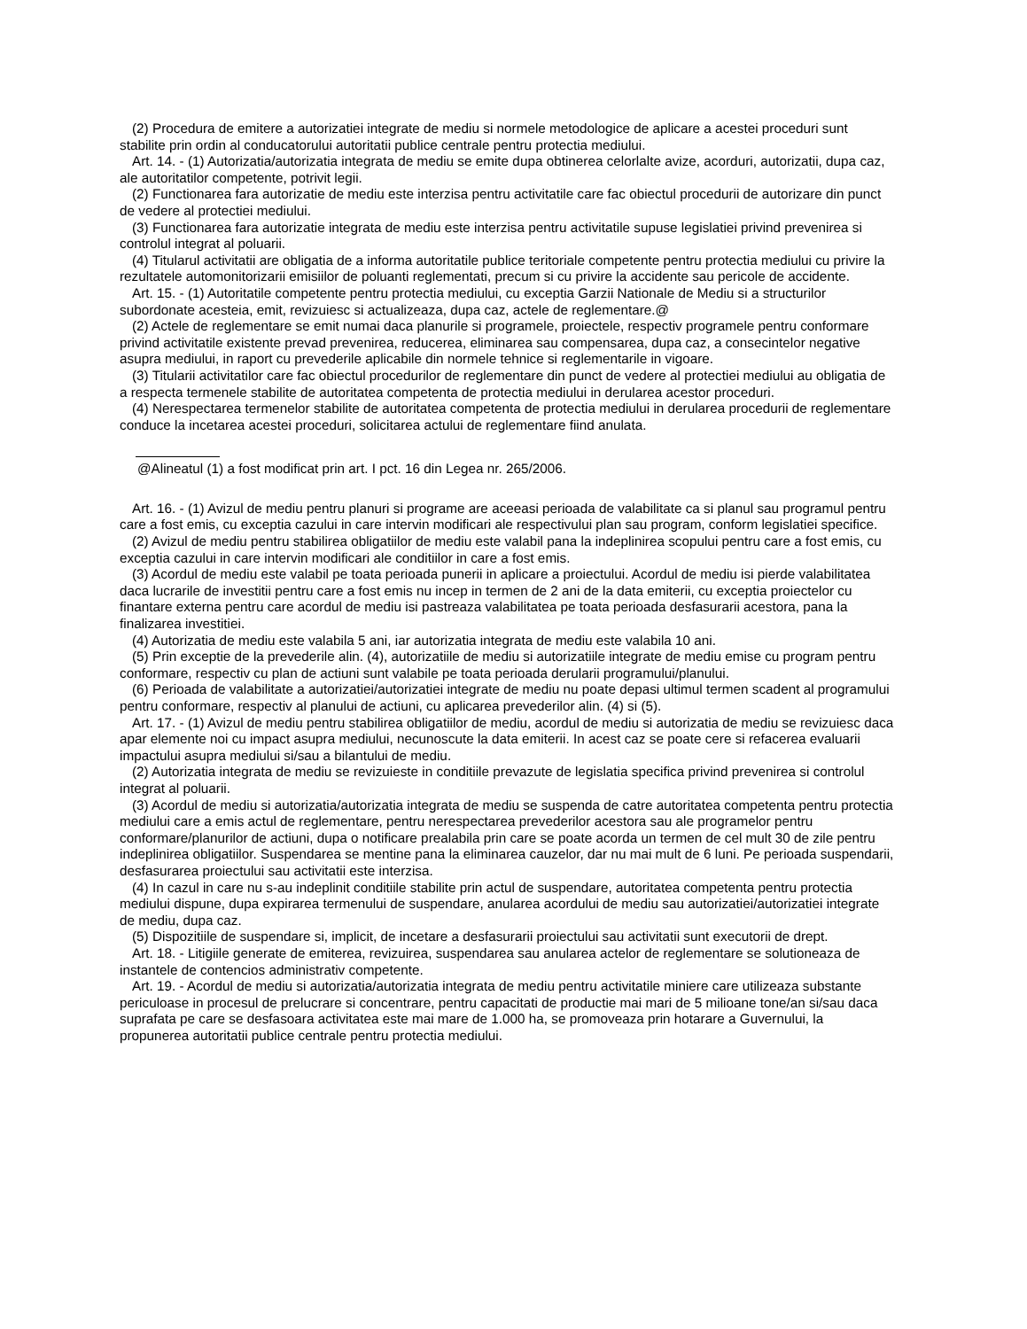(2) Procedura de emitere a autorizatiei integrate de mediu si normele metodologice de aplicare a acestei proceduri sunt stabilite prin ordin al conducatorului autoritatii publice centrale pentru protectia mediului.
Art. 14. - (1) Autorizatia/autorizatia integrata de mediu se emite dupa obtinerea celorlalte avize, acorduri, autorizatii, dupa caz, ale autoritatilor competente, potrivit legii.
(2) Functionarea fara autorizatie de mediu este interzisa pentru activitatile care fac obiectul procedurii de autorizare din punct de vedere al protectiei mediului.
(3) Functionarea fara autorizatie integrata de mediu este interzisa pentru activitatile supuse legislatiei privind prevenirea si controlul integrat al poluarii.
(4) Titularul activitatii are obligatia de a informa autoritatile publice teritoriale competente pentru protectia mediului cu privire la rezultatele automonitorizarii emisiilor de poluanti reglementati, precum si cu privire la accidente sau pericole de accidente.
Art. 15. - (1) Autoritatile competente pentru protectia mediului, cu exceptia Garzii Nationale de Mediu si a structurilor subordonate acesteia, emit, revizuiesc si actualizeaza, dupa caz, actele de reglementare.@
(2) Actele de reglementare se emit numai daca planurile si programele, proiectele, respectiv programele pentru conformare privind activitatile existente prevad prevenirea, reducerea, eliminarea sau compensarea, dupa caz, a consecintelor negative asupra mediului, in raport cu prevederile aplicabile din normele tehnice si reglementarile in vigoare.
(3) Titularii activitatilor care fac obiectul procedurilor de reglementare din punct de vedere al protectiei mediului au obligatia de a respecta termenele stabilite de autoritatea competenta de protectia mediului in derularea acestor proceduri.
(4) Nerespectarea termenelor stabilite de autoritatea competenta de protectia mediului in derularea procedurii de reglementare conduce la incetarea acestei proceduri, solicitarea actului de reglementare fiind anulata.
@Alineatul (1) a fost modificat prin art. I pct. 16 din Legea nr. 265/2006.
Art. 16. - (1) Avizul de mediu pentru planuri si programe are aceeasi perioada de valabilitate ca si planul sau programul pentru care a fost emis, cu exceptia cazului in care intervin modificari ale respectivului plan sau program, conform legislatiei specifice.
(2) Avizul de mediu pentru stabilirea obligatiilor de mediu este valabil pana la indeplinirea scopului pentru care a fost emis, cu exceptia cazului in care intervin modificari ale conditiilor in care a fost emis.
(3) Acordul de mediu este valabil pe toata perioada punerii in aplicare a proiectului. Acordul de mediu isi pierde valabilitatea daca lucrarile de investitii pentru care a fost emis nu incep in termen de 2 ani de la data emiterii, cu exceptia proiectelor cu finantare externa pentru care acordul de mediu isi pastreaza valabilitatea pe toata perioada desfasurarii acestora, pana la finalizarea investitiei.
(4) Autorizatia de mediu este valabila 5 ani, iar autorizatia integrata de mediu este valabila 10 ani.
(5) Prin exceptie de la prevederile alin. (4), autorizatiile de mediu si autorizatiile integrate de mediu emise cu program pentru conformare, respectiv cu plan de actiuni sunt valabile pe toata perioada derularii programului/planului.
(6) Perioada de valabilitate a autorizatiei/autorizatiei integrate de mediu nu poate depasi ultimul termen scadent al programului pentru conformare, respectiv al planului de actiuni, cu aplicarea prevederilor alin. (4) si (5).
Art. 17. - (1) Avizul de mediu pentru stabilirea obligatiilor de mediu, acordul de mediu si autorizatia de mediu se revizuiesc daca apar elemente noi cu impact asupra mediului, necunoscute la data emiterii. In acest caz se poate cere si refacerea evaluarii impactului asupra mediului si/sau a bilantului de mediu.
(2) Autorizatia integrata de mediu se revizuieste in conditiile prevazute de legislatia specifica privind prevenirea si controlul integrat al poluarii.
(3) Acordul de mediu si autorizatia/autorizatia integrata de mediu se suspenda de catre autoritatea competenta pentru protectia mediului care a emis actul de reglementare, pentru nerespectarea prevederilor acestora sau ale programelor pentru conformare/planurilor de actiuni, dupa o notificare prealabila prin care se poate acorda un termen de cel mult 30 de zile pentru indeplinirea obligatiilor. Suspendarea se mentine pana la eliminarea cauzelor, dar nu mai mult de 6 luni. Pe perioada suspendarii, desfasurarea proiectului sau activitatii este interzisa.
(4) In cazul in care nu s-au indeplinit conditiile stabilite prin actul de suspendare, autoritatea competenta pentru protectia mediului dispune, dupa expirarea termenului de suspendare, anularea acordului de mediu sau autorizatiei/autorizatiei integrate de mediu, dupa caz.
(5) Dispozitiile de suspendare si, implicit, de incetare a desfasurarii proiectului sau activitatii sunt executorii de drept.
Art. 18. - Litigiile generate de emiterea, revizuirea, suspendarea sau anularea actelor de reglementare se solutioneaza de instantele de contencios administrativ competente.
Art. 19. - Acordul de mediu si autorizatia/autorizatia integrata de mediu pentru activitatile miniere care utilizeaza substante periculoase in procesul de prelucrare si concentrare, pentru capacitati de productie mai mari de 5 milioane tone/an si/sau daca suprafata pe care se desfasoara activitatea este mai mare de 1.000 ha, se promoveaza prin hotarare a Guvernului, la propunerea autoritatii publice centrale pentru protectia mediului.